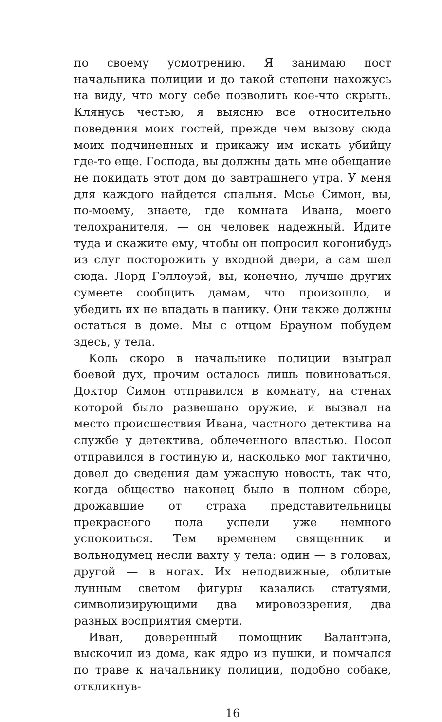по своему усмотрению. Я занимаю пост начальника полиции и до такой степени нахожусь на виду, что могу себе позволить кое-что скрыть. Клянусь честью, я выясню все относительно поведения моих гостей, прежде чем вызову сюда моих подчиненных и прикажу им искать убийцу где-то еще. Господа, вы должны дать мне обещание не покидать этот дом до завтрашнего утра. У меня для каждого найдется спальня. Мсье Симон, вы, по-моему, знаете, где комната Ивана, моего телохранителя, — он человек надежный. Идите туда и скажите ему, чтобы он попросил когонибудь из слуг посторожить у входной двери, а сам шел сюда. Лорд Гэллоуэй, вы, конечно, лучше других сумеете сообщить дамам, что произошло, и убедить их не впадать в панику. Они также должны остаться в доме. Мы с отцом Брауном побудем здесь, у тела.
Коль скоро в начальнике полиции взыграл боевой дух, прочим осталось лишь повиноваться. Доктор Симон отправился в комнату, на стенах которой было развешано оружие, и вызвал на место происшествия Ивана, частного детектива на службе у детектива, облеченного властью. Посол отправился в гостиную и, насколько мог тактично, довел до сведения дам ужасную новость, так что, когда общество наконец было в полном сборе, дрожавшие от страха представительницы прекрасного пола успели уже немного успокоиться. Тем временем священник и вольнодумец несли вахту у тела: один — в головах, другой — в ногах. Их неподвижные, облитые лунным светом фигуры казались статуями, символизирующими два мировоззрения, два разных восприятия смерти.
Иван, доверенный помощник Валантэна, выскочил из дома, как ядро из пушки, и помчался по траве к начальнику полиции, подобно собаке, откликнув-
16